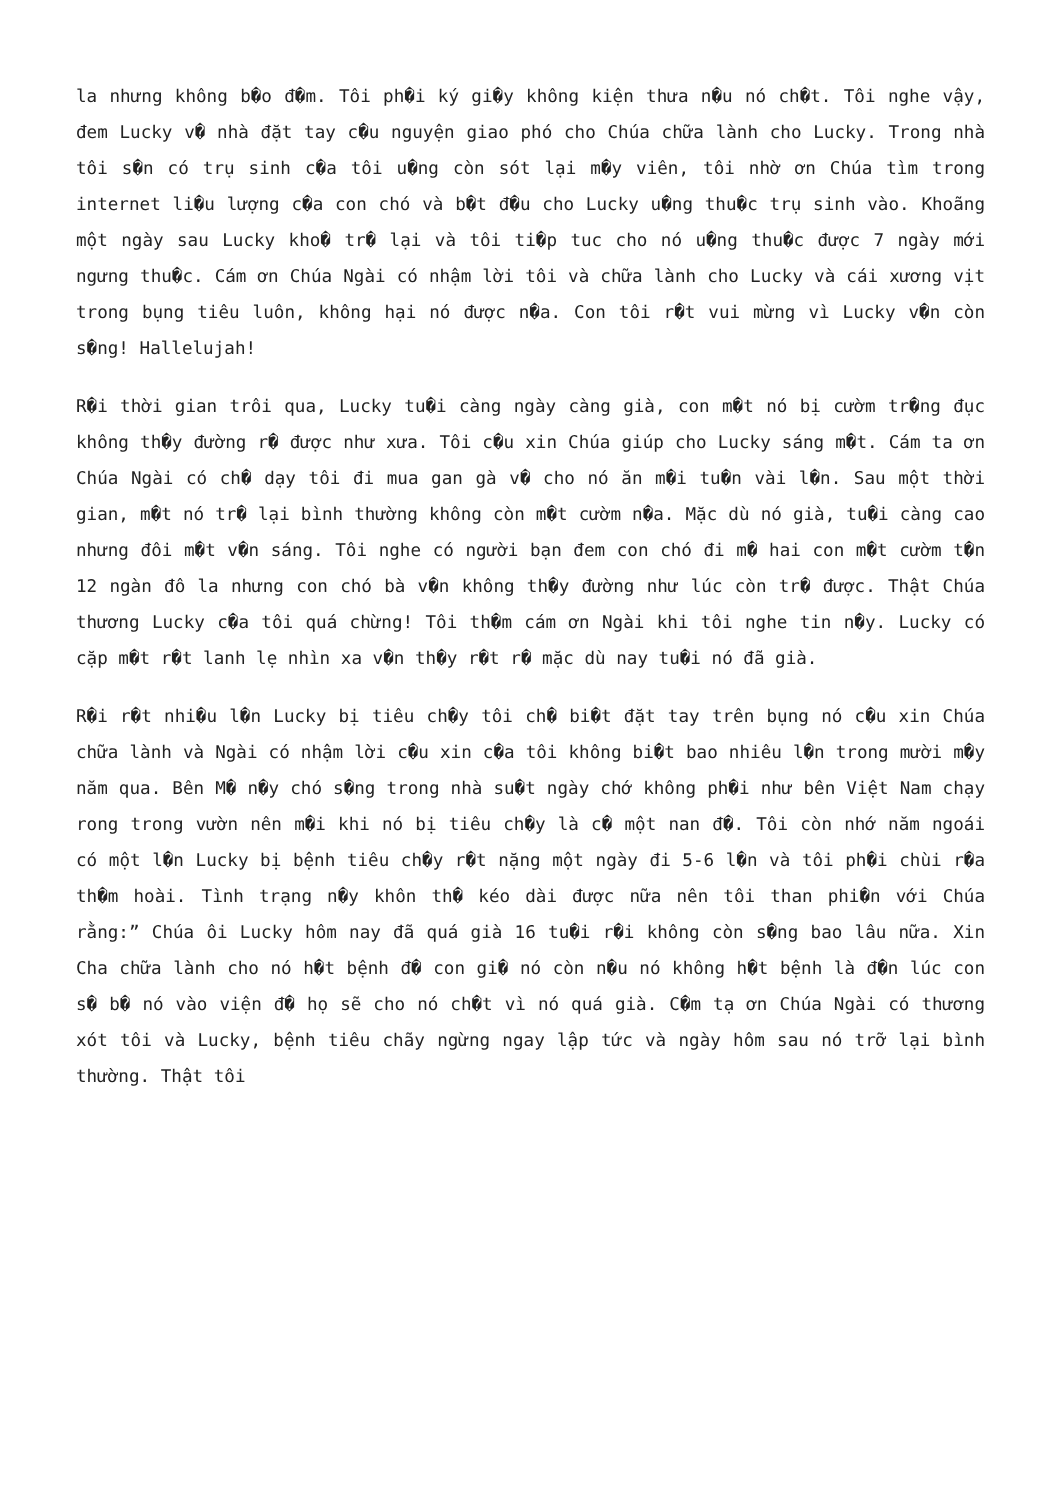la nhưng không b�o đ�m. Tôi ph�i ký gi�y không kiện thưa n�u nó ch�t. Tôi nghe vậy, đem Lucky v� nhà đặt tay c�u nguyện giao phó cho Chúa chữa lành cho Lucky. Trong nhà tôi s�n có trụ sinh c�a tôi u�ng còn sót lại m�y viên, tôi nhờ ơn Chúa tìm trong internet li�u lượng c�a con chó và b�t đ�u cho Lucky u�ng thu�c trụ sinh vào. Khoãng một ngày sau Lucky kho� tr� lại và tôi ti�p tuc cho nó u�ng thu�c được 7 ngày mới ngưng thu�c. Cám ơn Chúa Ngài có nhậm lời tôi và chữa lành cho Lucky và cái xương vịt trong bụng tiêu luôn, không hại nó được n�a. Con tôi r�t vui mừng vì Lucky v�n còn s�ng! Hallelujah!
R�i thời gian trôi qua, Lucky tu�i càng ngày càng già, con m�t nó bị cườm tr�ng đục không th�y đường r� được như xưa. Tôi c�u xin Chúa giúp cho Lucky sáng m�t. Cám ta ơn Chúa Ngài có ch� dạy tôi đi mua gan gà v� cho nó ăn m�i tu�n vài l�n. Sau một thời gian, m�t nó tr� lại bình thường không còn m�t cườm n�a. Mặc dù nó già, tu�i càng cao nhưng đôi m�t v�n sáng. Tôi nghe có người bạn đem con chó đi m� hai con m�t cườm t�n 12 ngàn đô la nhưng con chó bà v�n không th�y đường như lúc còn tr� được. Thật Chúa thương Lucky c�a tôi quá chừng! Tôi th�m cám ơn Ngài khi tôi nghe tin n�y. Lucky có cặp m�t r�t lanh lẹ nhìn xa v�n th�y r�t r� mặc dù nay tu�i nó đã già.
R�i r�t nhi�u l�n Lucky bị tiêu ch�y tôi ch� bi�t đặt tay trên bụng nó c�u xin Chúa chữa lành và Ngài có nhậm lời c�u xin c�a tôi không bi�t bao nhiêu l�n trong mười m�y năm qua. Bên M� n�y chó s�ng trong nhà su�t ngày chớ không ph�i như bên Việt Nam chạy rong trong vườn nên m�i khi nó bị tiêu ch�y là c� một nan đ�. Tôi còn nhớ năm ngoái có một l�n Lucky bị bệnh tiêu ch�y r�t nặng một ngày đi 5-6 l�n và tôi ph�i chùi r�a th�m hoài. Tình trạng n�y khôn th� kéo dài được nữa nên tôi than phi�n với Chúa rằng:” Chúa ôi Lucky hôm nay đã quá già 16 tu�i r�i không còn s�ng bao lâu nữa. Xin Cha chữa lành cho nó h�t bệnh đ� con gi� nó còn n�u nó không h�t bệnh là đ�n lúc con s� b� nó vào viện đ� họ sẽ cho nó ch�t vì nó quá già. C�m tạ ơn Chúa Ngài có thương xót tôi và Lucky, bệnh tiêu chãy ngừng ngay lập tức và ngày hôm sau nó trỡ lại bình thường. Thật tôi